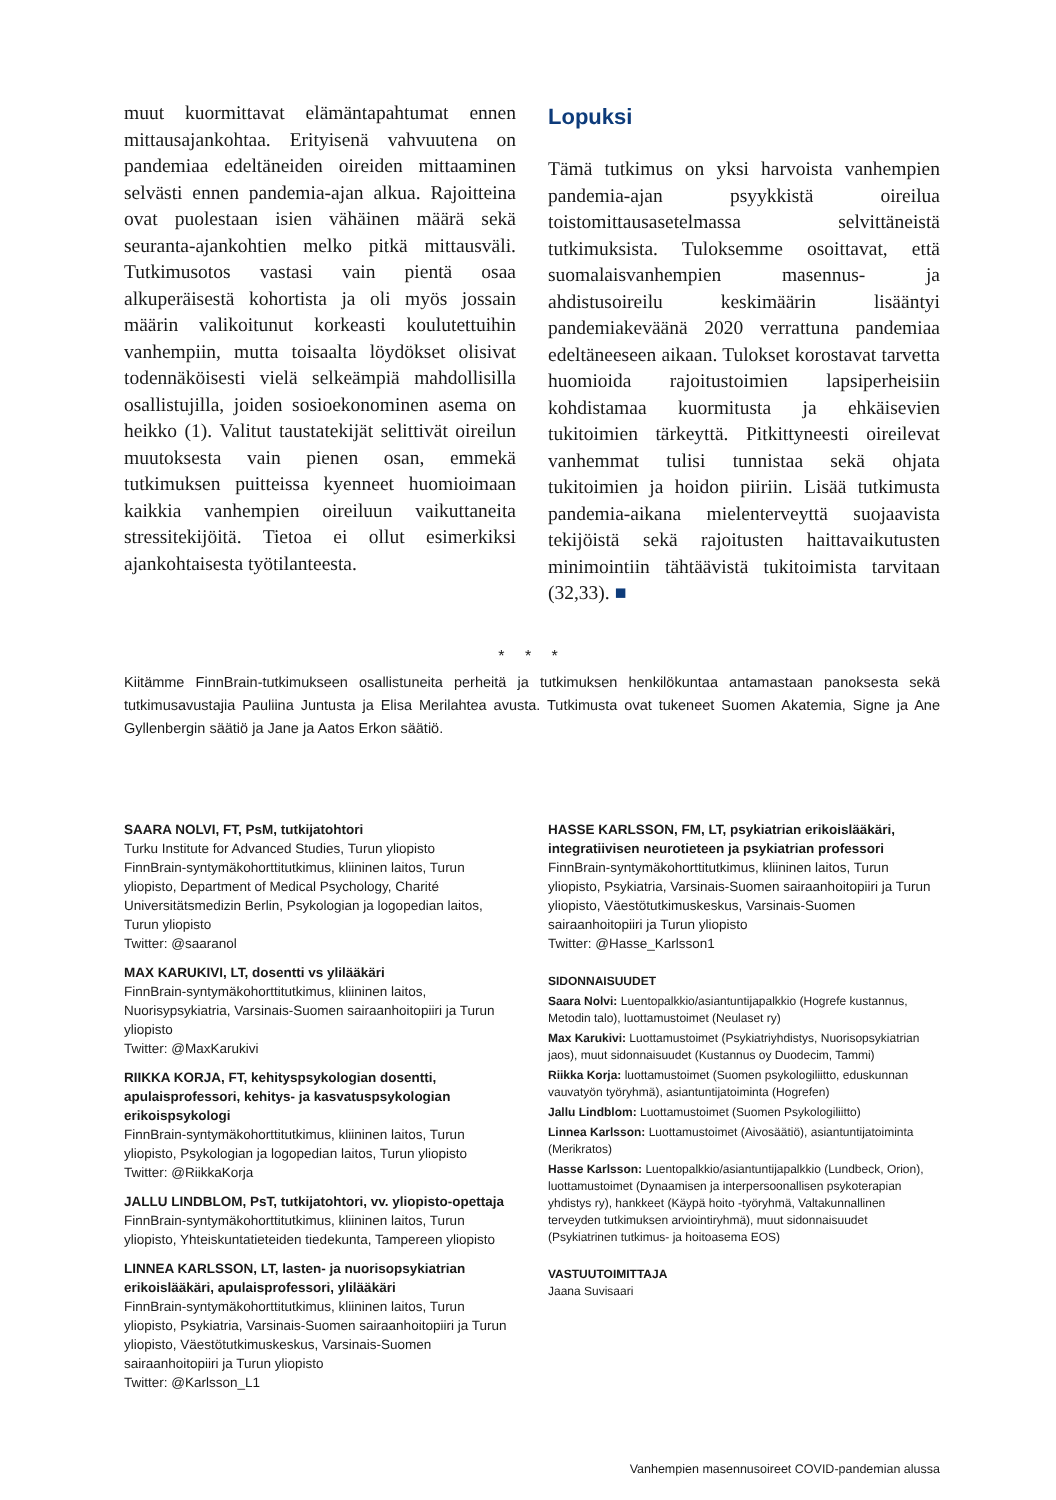muut kuormittavat elämäntapahtumat ennen mittausajankohtaa. Erityisenä vahvuutena on pandemiaa edeltäneiden oireiden mittaaminen selvästi ennen pandemia-ajan alkua. Rajoitteina ovat puolestaan isien vähäinen määrä sekä seuranta-ajankohtien melko pitkä mittausväli. Tutkimusotos vastasi vain pientä osaa alkuperäisestä kohortista ja oli myös jossain määrin valikoitunut korkeasti koulutettuihin vanhempiin, mutta toisaalta löydökset olisivat todennäköisesti vielä selkeämpiä mahdollisilla osallistujilla, joiden sosioekonominen asema on heikko (1). Valitut taustatekijät selittivät oireilun muutoksesta vain pienen osan, emmekä tutkimuksen puitteissa kyenneet huomioimaan kaikkia vanhempien oireiluun vaikuttaneita stressitekijöitä. Tietoa ei ollut esimerkiksi ajankohtaisesta työtilanteesta.
Lopuksi
Tämä tutkimus on yksi harvoista vanhempien pandemia-ajan psyykkistä oireilua toistomittausasetelmassa selvittäneistä tutkimuksista. Tuloksemme osoittavat, että suomalaisvanhempien masennus- ja ahdistusoireilu keskimäärin lisääntyi pandemiakeväänä 2020 verrattuna pandemiaa edeltäneeseen aikaan. Tulokset korostavat tarvetta huomioida rajoitustoimien lapsiperheisiin kohdistamaa kuormitusta ja ehkäisevien tukitoimien tärkeyttä. Pitkittyneesti oireilevat vanhemmat tulisi tunnistaa sekä ohjata tukitoimien ja hoidon piiriin. Lisää tutkimusta pandemia-aikana mielenterveyttä suojaavista tekijöistä sekä rajoitusten haittavaikutusten minimointiin tähtäävistä tukitoimista tarvitaan (32,33). ■
* * *
Kiitämme FinnBrain-tutkimukseen osallistuneita perheitä ja tutkimuksen henkilökuntaa antamastaan panoksesta sekä tutkimusavustajia Pauliina Juntusta ja Elisa Merilahtea avusta. Tutkimusta ovat tukeneet Suomen Akatemia, Signe ja Ane Gyllenbergin säätiö ja Jane ja Aatos Erkon säätiö.
SAARA NOLVI, FT, PsM, tutkijatohtori
Turku Institute for Advanced Studies, Turun yliopisto
FinnBrain-syntymäkohorttitutkimus, kliininen laitos, Turun yliopisto, Department of Medical Psychology, Charité Universitätsmedizin Berlin, Psykologian ja logopedian laitos, Turun yliopisto
Twitter: @saaranol
MAX KARUKIVI, LT, dosentti vs ylilääkäri
FinnBrain-syntymäkohorttitutkimus, kliininen laitos, Nuorisypsykiatria, Varsinais-Suomen sairaanhoitopiiri ja Turun yliopisto
Twitter: @MaxKarukivi
RIIKKA KORJA, FT, kehityspsykologian dosentti, apulaisprofessori, kehitys- ja kasvatuspsykologian erikoispsykologi
FinnBrain-syntymäkohorttitutkimus, kliininen laitos, Turun yliopisto, Psykologian ja logopedian laitos, Turun yliopisto
Twitter: @RiikkaKorja
JALLU LINDBLOM, PsT, tutkijatohtori, vv. yliopisto-opettaja
FinnBrain-syntymäkohorttitutkimus, kliininen laitos, Turun yliopisto, Yhteiskuntatieteiden tiedekunta, Tampereen yliopisto
LINNEA KARLSSON, LT, lasten- ja nuorisopsykiatrian erikoislääkäri, apulaisprofessori, ylilääkäri
FinnBrain-syntymäkohorttitutkimus, kliininen laitos, Turun yliopisto, Psykiatria, Varsinais-Suomen sairaanhoitopiiri ja Turun yliopisto, Väestötutkimuskeskus, Varsinais-Suomen sairaanhoitopiiri ja Turun yliopisto
Twitter: @Karlsson_L1
HASSE KARLSSON, FM, LT, psykiatrian erikoislääkäri, integratiivisen neurotieteen ja psykiatrian professori
FinnBrain-syntymäkohorttitutkimus, kliininen laitos, Turun yliopisto, Psykiatria, Varsinais-Suomen sairaanhoitopiiri ja Turun yliopisto, Väestötutkimuskeskus, Varsinais-Suomen sairaanhoitopiiri ja Turun yliopisto
Twitter: @Hasse_Karlsson1
SIDONNAISUUDET
Saara Nolvi: Luentopalkkio/asiantuntijapalkkio (Hogrefe kustannus, Metodin talo), luottamustoimet (Neulaset ry)
Max Karukivi: Luottamustoimet (Psykiatriyhdistys, Nuorisopsykiatrian jaos), muut sidonnaisuudet (Kustannus oy Duodecim, Tammi)
Riikka Korja: luottamustoimet (Suomen psykologiliitto, eduskunnan vauvatyön työryhmä), asiantuntijatoiminta (Hogrefen)
Jallu Lindblom: Luottamustoimet (Suomen Psykologiliitto)
Linnea Karlsson: Luottamustoimet (Aivosäätiö), asiantuntijatoiminta (Merikratos)
Hasse Karlsson: Luentopalkkio/asiantuntijapalkkio (Lundbeck, Orion), luottamustoimet (Dynaamisen ja interpersoonallisen psykoterapian yhdistys ry), hankkeet (Käypä hoito -työryhmä, Valtakunnallinen terveyden tutkimuksen arviointiryhmä), muut sidonnaisuudet (Psykiatrinen tutkimus- ja hoitoasema EOS)
VASTUUTOIMITTAJA
Jaana Suvisaari
Vanhempien masennusoireet COVID-pandemian alussa